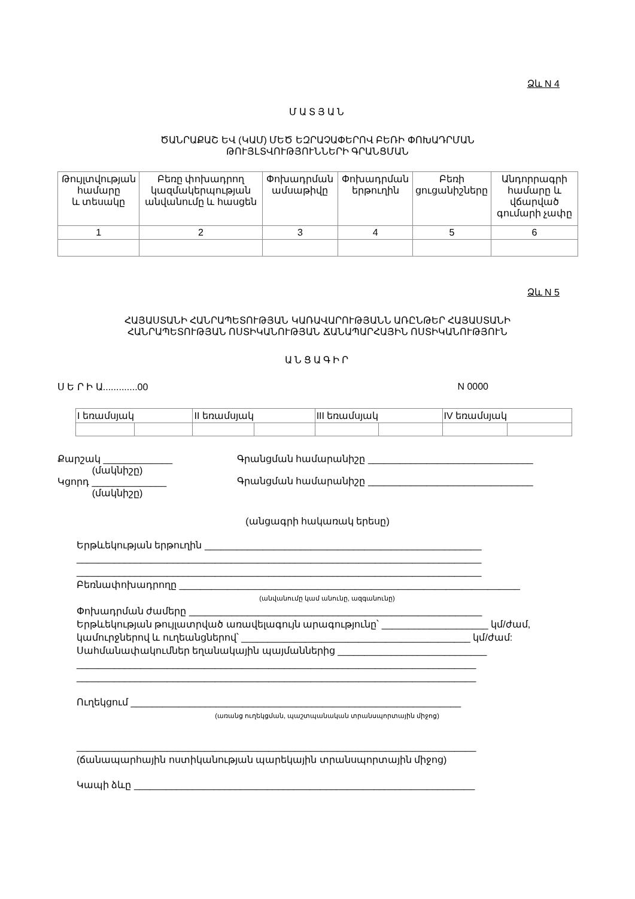Ձև N 4
ՄԱՏՅԱՆ
ԾԱՆՐԱՔԱՇ ԵՎ (ԿԱՄ) ՄԵԾ ԵԶՐԱՉԱՓԵՐՈՎ ԲԵՌԻ ՓՈԽԱԴՐՄԱՆ
ԹՈՒՅԼՏՎՈՒԹՅՈՒՆՆԵՐԻ ԳՐԱՆՑՄԱՆ
| Թույլտվության համարը և տեսակը | Բեռը փոխադրող կազմակերպության անվանումը և հասցեն | Փոխադրման ամսաթիվը | Փոխադրման երթուղին | Բեռի ցուցանիշները | Անդորրագրի համարը և վճարված գումարի չափը |
| 1 | 2 | 3 | 4 | 5 | 6 |
Ձև N 5
ՀԱՅԱՍՏԱՆԻ ՀԱՆՐԱՊԵՏՈՒԹՅԱՆ ԿԱՌԱՎԱՐՈՒԹՅԱՆՆ ԱՌԸՆԹԵՐ ՀԱՅԱՍՏԱՆԻ
ՀԱՆՐԱՊԵՏՈՒԹՅԱՆ ՈՍՏԻԿԱՆՈՒԹՅԱՆ ՃԱՆԱՊԱՐՀԱՅԻՆ ՈՍՏԻԿԱՆՈՒԹՅՈՒՆ
ԱՆՑԱԳԻՐ
Ս Ե Ր Ի Ա.............00 N 0000
| I եռամսյակ | | II եռամսյակ | | III եռամսյակ | | IV եռամսյակ | |
Քարշակ _____________
(մակնիշը)
Կցորդ ______________
(մակնիշը)
Գրանցման համարանիշը _______________________________
Գրանցման համարանիշը _______________________________
(անցագրի հակառակ երեսը)
Երթևեկության երթուղին ____________________________________________________
____________________________________________________________________________
____________________________________________________________________________
Բեռնափոխադրողը ________________________________________________________________
(անվանումը կամ անունը, ազգանունը)
Փոխադրման ժամերը _______________________________________________________
Երթևեկության թույլատրված առավելագույն արագությունը՝ ____________________ կմ/ժամ,
կամուրջներով և ուղեանցներով՝ ___________________________________________ կմ/ժամ:
Սահմանափակումներ եղանակային պայմաններից ____________________________
___________________________________________________________________________
___________________________________________________________________________
Ուղեկցում ______________________________________________________________
(առանց ուղեկցման, պաշտպանական տրանսպորտային միջոց)
___________________________________________________________________________
(ճանապարհային ոստիկանության պարեկային տրանսպորտային միջոց)
Կապի ձևը ________________________________________________________________